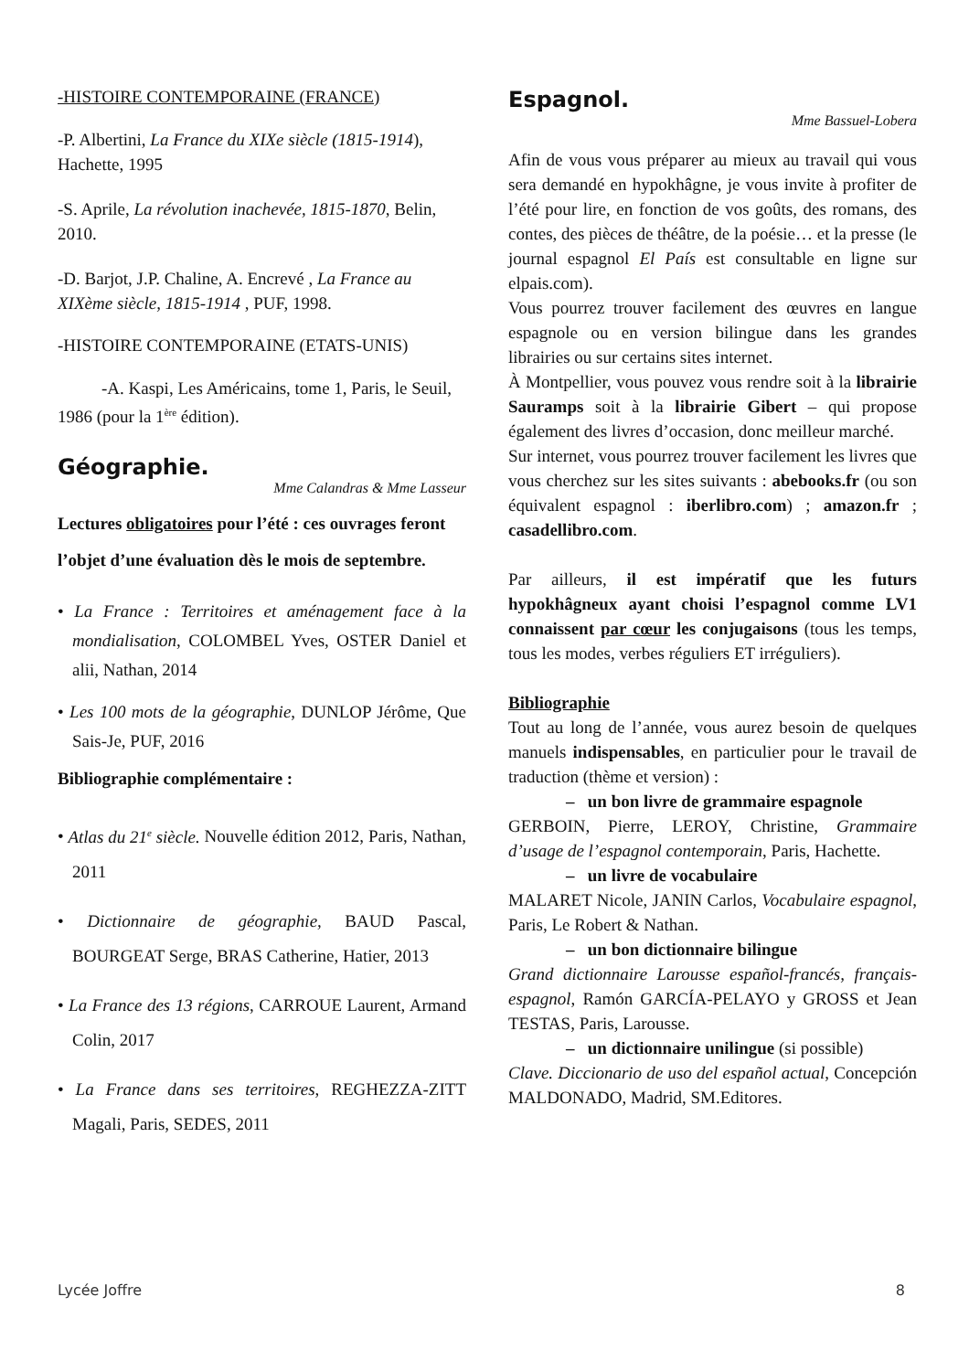-HISTOIRE CONTEMPORAINE (FRANCE)
-P. Albertini, La France du XIXe siècle (1815-1914), Hachette, 1995
-S. Aprile, La révolution inachevée, 1815-1870, Belin, 2010.
-D. Barjot, J.P. Chaline, A. Encrevé , La France au XIXème siècle, 1815-1914 , PUF, 1998.
-HISTOIRE CONTEMPORAINE (ETATS-UNIS)
-A. Kaspi, Les Américains, tome 1, Paris, le Seuil, 1986 (pour la 1<sup>ère</sup> édition).
Géographie.
Mme Calandras & Mme Lasseur
Lectures obligatoires pour l’été : ces ouvrages feront l’objet d’une évaluation dès le mois de septembre.
• La France : Territoires et aménagement face à la mondialisation, COLOMBEL Yves, OSTER Daniel et alii, Nathan, 2014
• Les 100 mots de la géographie, DUNLOP Jérôme, Que Sais-Je, PUF, 2016
Bibliographie complémentaire :
• Atlas du 21<sup>e</sup> siècle. Nouvelle édition 2012, Paris, Nathan, 2011
• Dictionnaire de géographie, BAUD Pascal, BOURGEAT Serge, BRAS Catherine, Hatier, 2013
• La France des 13 régions, CARROUE Laurent, Armand Colin, 2017
• La France dans ses territoires, REGHEZZA-ZITT Magali, Paris, SEDES, 2011
Espagnol.
Mme Bassuel-Lobera
Afin de vous vous préparer au mieux au travail qui vous sera demandé en hypokhâgne, je vous invite à profiter de l’été pour lire, en fonction de vos goûts, des romans, des contes, des pièces de théâtre, de la poésie… et la presse (le journal espagnol El País est consultable en ligne sur elpais.com).
Vous pourrez trouver facilement des œuvres en langue espagnole ou en version bilingue dans les grandes librairies ou sur certains sites internet.
À Montpellier, vous pouvez vous rendre soit à la librairie Sauramps soit à la librairie Gibert – qui propose également des livres d’occasion, donc meilleur marché.
Sur internet, vous pourrez trouver facilement les livres que vous cherchez sur les sites suivants : abebooks.fr (ou son équivalent espagnol : iberlibro.com) ; amazon.fr ; casadellibro.com.
Par ailleurs, il est impératif que les futurs hypokhâgneux ayant choisi l’espagnol comme LV1 connaissent par cœur les conjugaisons (tous les temps, tous les modes, verbes réguliers ET irréguliers).
Bibliographie
Tout au long de l’année, vous aurez besoin de quelques manuels indispensables, en particulier pour le travail de traduction (thème et version) :
– un bon livre de grammaire espagnole
GERBOIN, Pierre, LEROY, Christine, Grammaire d’usage de l’espagnol contemporain, Paris, Hachette.
– un livre de vocabulaire
MALARET Nicole, JANIN Carlos, Vocabulaire espagnol, Paris, Le Robert & Nathan.
– un bon dictionnaire bilingue
Grand dictionnaire Larousse español-francés, français-espagnol, Ramón GARCÍA-PELAYO y GROSS et Jean TESTAS, Paris, Larousse.
– un dictionnaire unilingue (si possible)
Clave. Diccionario de uso del español actual, Concepción MALDONADO, Madrid, SM.Editores.
Lycée Joffre 8